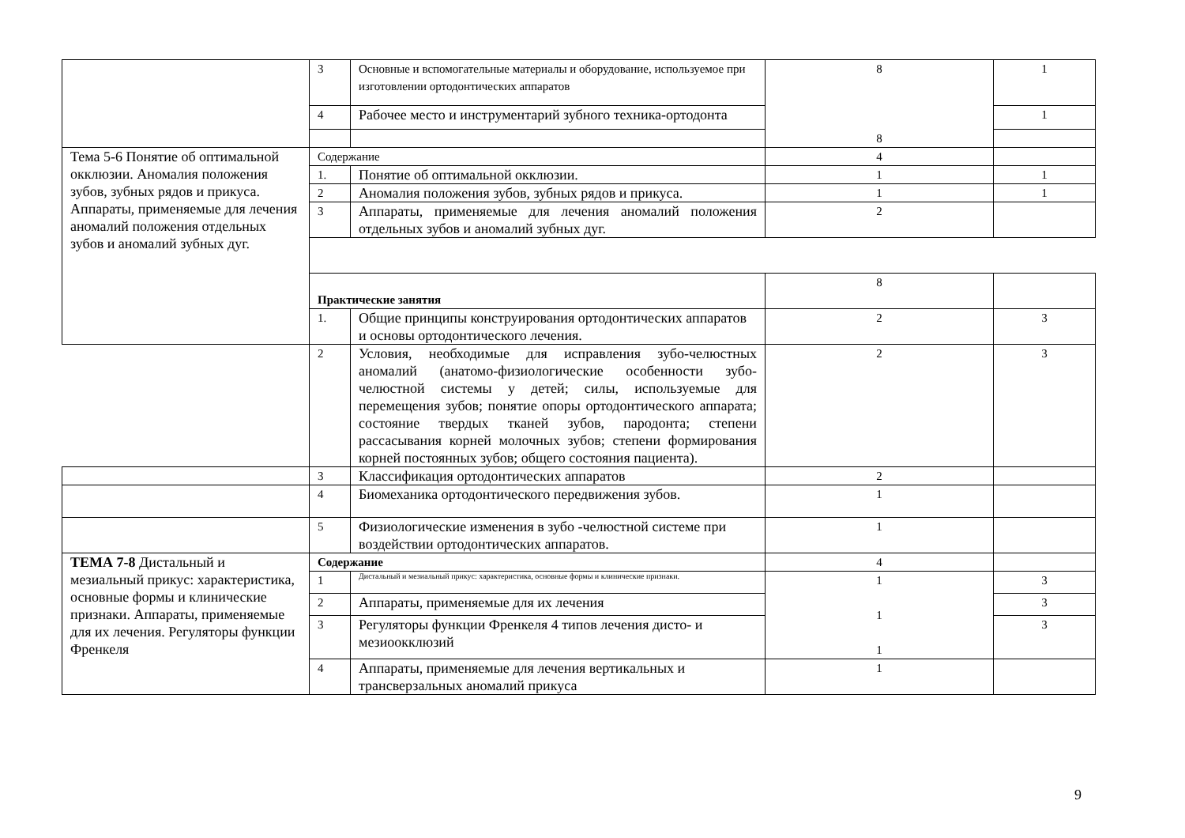| | 3 | Основные и вспомогательные материалы и оборудование, используемое при изготовлении ортодонтических аппаратов | 8 8 | 1 |
| | 4 | Рабочее место и инструментарий зубного техника-ортодонта | | 1 |
| Тема 5-6 Понятие об оптимальной окклюзии. Аномалия положения зубов, зубных рядов и прикуса. Аппараты, применяемые для лечения аномалий положения отдельных зубов и аномалий зубных дуг. | Содержание | | 4 | |
| | 1. | Понятие об оптимальной окклюзии. | 1 | 1 |
| | 2 | Аномалия положения зубов, зубных рядов и прикуса. | 1 | 1 |
| | 3 | Аппараты, применяемые для лечения аномалий положения отдельных зубов и аномалий зубных дуг. | 2 | |
| | Практические занятия | | 8 | |
| | 1. | Общие принципы конструирования ортодонтических аппаратов и основы ортодонтического лечения. | 2 | 3 |
| | 2 | Условия, необходимые для исправления зубо-челюстных аномалий (анатомо-физиологические особенности зубо-челюстной системы у детей; силы, используемые для перемещения зубов; понятие опоры ортодонтического аппарата; состояние твердых тканей зубов, пародонта; степени рассасывания корней молочных зубов; степени формирования корней постоянных зубов; общего состояния пациента). | 2 | 3 |
| | 3 | Классификация ортодонтических аппаратов | 2 | |
| | 4 | Биомеханика ортодонтического передвижения зубов. | 1 | |
| | 5 | Физиологические изменения в зубо -челюстной системе при воздействии ортодонтических аппаратов. | 1 | |
| ТЕМА 7-8 Дистальный и мезиальный прикус: характеристика, основные формы и клинические признаки. Аппараты, применяемые для их лечения. Регуляторы функции Френкеля | Содержание | | 4 | |
| | 1 | Дистальный и мезиальный прикус: характеристика, основные формы и клинические признаки. | 1 1 1 | 3 |
| | 2 | Аппараты, применяемые для их лечения | | 3 |
| | 3 | Регуляторы функции Френкеля 4 типов лечения дисто- и мезиоокклюзий | | 3 |
| | 4 | Аппараты, применяемые для лечения вертикальных и трансверзальных аномалий прикуса | 1 | |
9